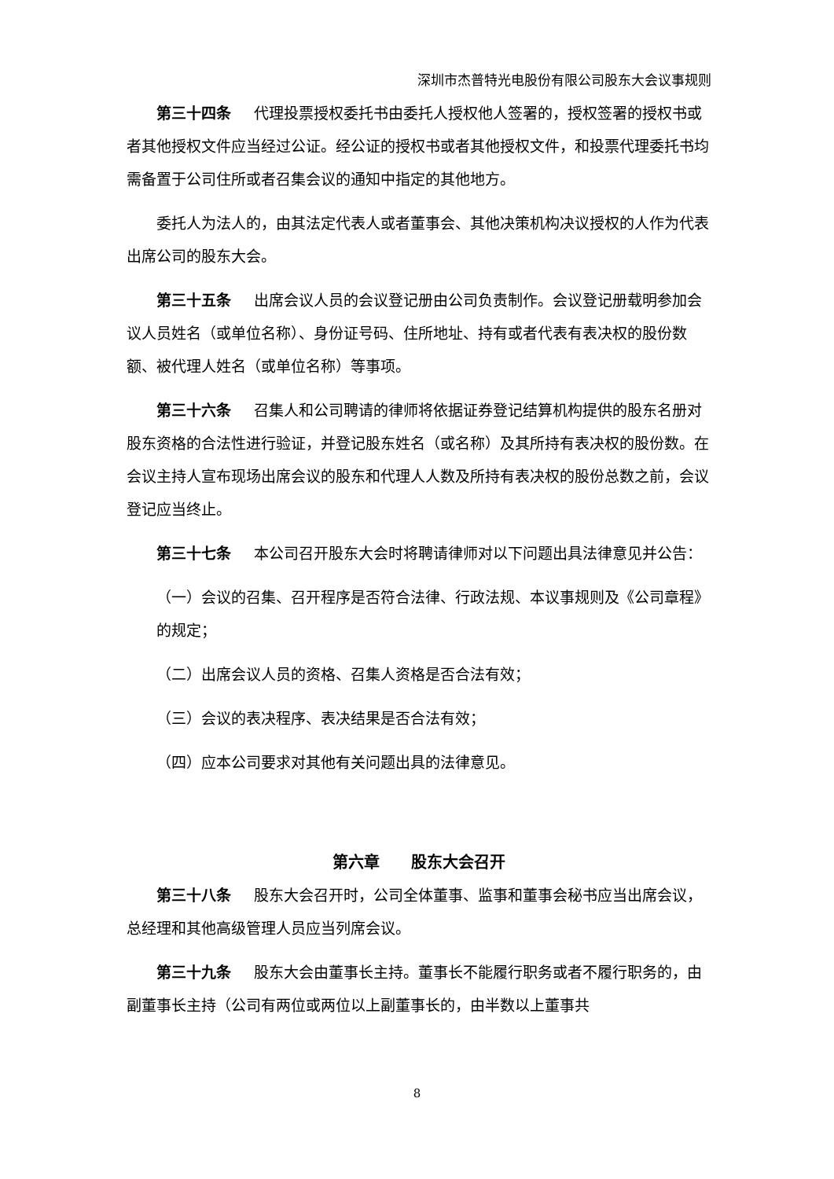深圳市杰普特光电股份有限公司股东大会议事规则
第三十四条 代理投票授权委托书由委托人授权他人签署的，授权签署的授权书或者其他授权文件应当经过公证。经公证的授权书或者其他授权文件，和投票代理委托书均需备置于公司住所或者召集会议的通知中指定的其他地方。
委托人为法人的，由其法定代表人或者董事会、其他决策机构决议授权的人作为代表出席公司的股东大会。
第三十五条 出席会议人员的会议登记册由公司负责制作。会议登记册载明参加会议人员姓名（或单位名称）、身份证号码、住所地址、持有或者代表有表决权的股份数额、被代理人姓名（或单位名称）等事项。
第三十六条 召集人和公司聘请的律师将依据证券登记结算机构提供的股东名册对股东资格的合法性进行验证，并登记股东姓名（或名称）及其所持有表决权的股份数。在会议主持人宣布现场出席会议的股东和代理人人数及所持有表决权的股份总数之前，会议登记应当终止。
第三十七条 本公司召开股东大会时将聘请律师对以下问题出具法律意见并公告：
（一）会议的召集、召开程序是否符合法律、行政法规、本议事规则及《公司章程》的规定；
（二）出席会议人员的资格、召集人资格是否合法有效；
（三）会议的表决程序、表决结果是否合法有效；
（四）应本公司要求对其他有关问题出具的法律意见。
第六章　　股东大会召开
第三十八条 股东大会召开时，公司全体董事、监事和董事会秘书应当出席会议，总经理和其他高级管理人员应当列席会议。
第三十九条 股东大会由董事长主持。董事长不能履行职务或者不履行职务的，由副董事长主持（公司有两位或两位以上副董事长的，由半数以上董事共
8